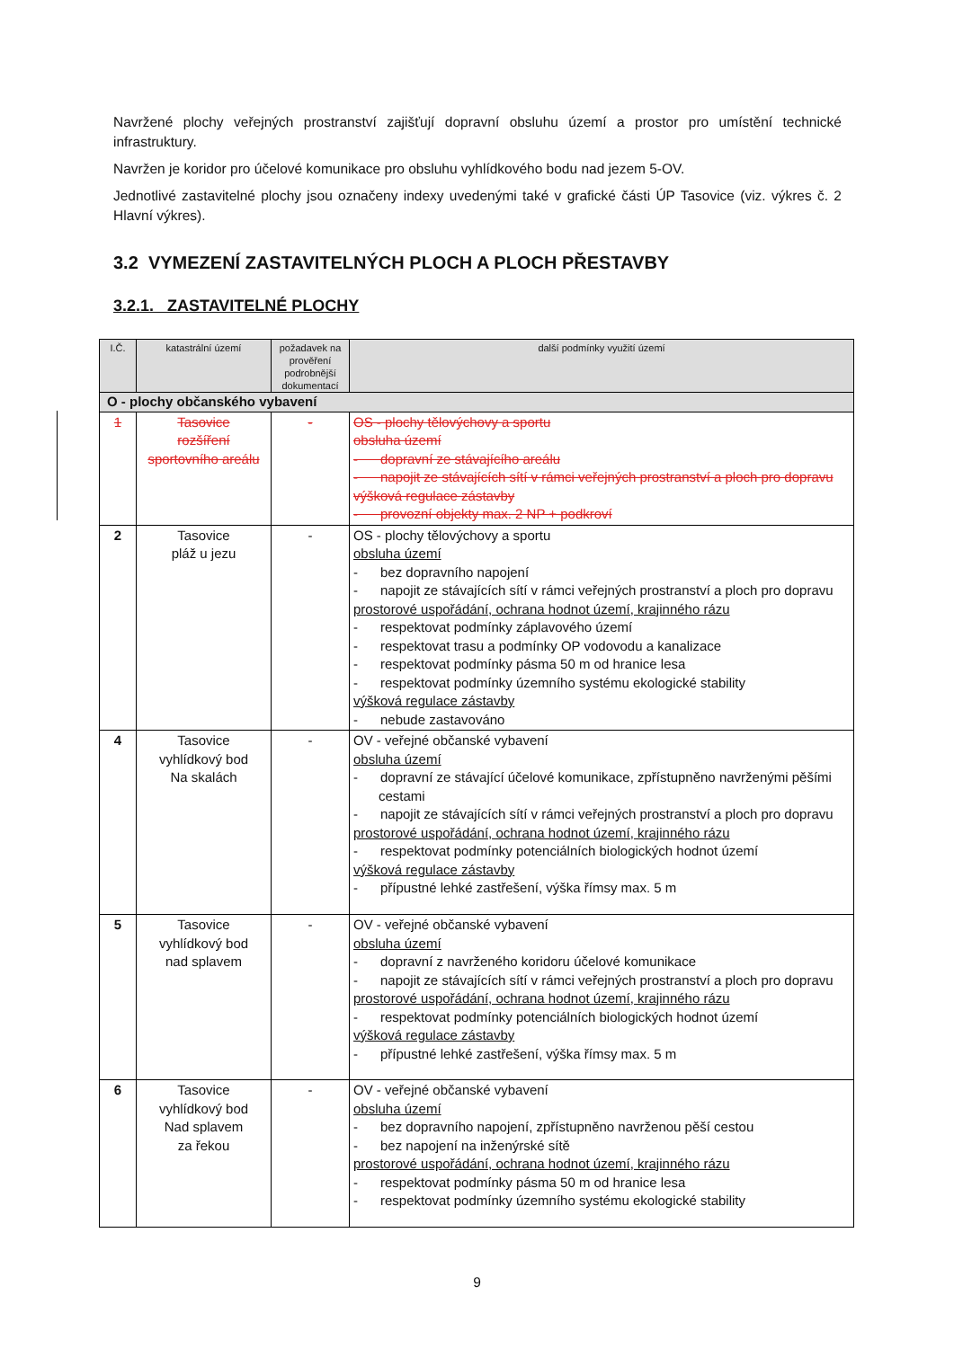Navržené plochy veřejných prostranství zajišťují dopravní obsluhu území a prostor pro umístění technické infrastruktury.
Navržen je koridor pro účelové komunikace pro obsluhu vyhlídkového bodu nad jezem 5-OV.
Jednotlivé zastavitelné plochy jsou označeny indexy uvedenými také v grafické části ÚP Tasovice (viz. výkres č. 2 Hlavní výkres).
3.2 VYMEZENÍ ZASTAVITELNÝCH PLOCH A PLOCH PŘESTAVBY
3.2.1. ZASTAVITELNÉ PLOCHY
| I.Č. | katastrální území | požadavek na prověření podrobnější dokumentací | další podmínky využití území |
| --- | --- | --- | --- |
| O - plochy občanského vybavení | | | |
| 1 | Tasovice rozšíření sportovního areálu | - | OS - plochy tělovýchovy a sportu obsluha území - dopravní ze stávajícího areálu - napojit ze stávajících sítí v rámci veřejných prostranství a ploch pro dopravu výšková regulace zástavby - provozní objekty max. 2 NP + podkroví |
| 2 | Tasovice pláž u jezu | - | OS - plochy tělovýchovy a sportu obsluha území - bez dopravního napojení - napojit ze stávajících sítí v rámci veřejných prostranství a ploch pro dopravu prostorové uspořádání, ochrana hodnot území, krajinného rázu - respektovat podmínky záplavového území - respektovat trasu a podmínky OP vodovodu a kanalizace - respektovat podmínky pásma 50 m od hranice lesa - respektovat podmínky územního systému ekologické stability výšková regulace zástavby - nebude zastavováno |
| 4 | Tasovice vyhlídkový bod Na skalách | - | OV - veřejné občanské vybavení obsluha území - dopravní ze stávající účelové komunikace, zpřístupněno navrženými pěšími cestami - napojit ze stávajících sítí v rámci veřejných prostranství a ploch pro dopravu prostorové uspořádání, ochrana hodnot území, krajinného rázu - respektovat podmínky potenciálních biologických hodnot území výšková regulace zástavby - přípustné lehké zastřešení, výška římsy max. 5 m |
| 5 | Tasovice vyhlídkový bod nad splavem | - | OV - veřejné občanské vybavení obsluha území - dopravní z navrženého koridoru účelové komunikace - napojit ze stávajících sítí v rámci veřejných prostranství a ploch pro dopravu prostorové uspořádání, ochrana hodnot území, krajinného rázu - respektovat podmínky potenciálních biologických hodnot území výšková regulace zástavby - přípustné lehké zastřešení, výška římsy max. 5 m |
| 6 | Tasovice vyhlídkový bod Nad splavem za řekou | - | OV - veřejné občanské vybavení obsluha území - bez dopravního napojení, zpřístupněno navrženou pěší cestou - bez napojení na inženýrské sítě prostorové uspořádání, ochrana hodnot území, krajinného rázu - respektovat podmínky pásma 50 m od hranice lesa - respektovat podmínky územního systému ekologické stability |
9